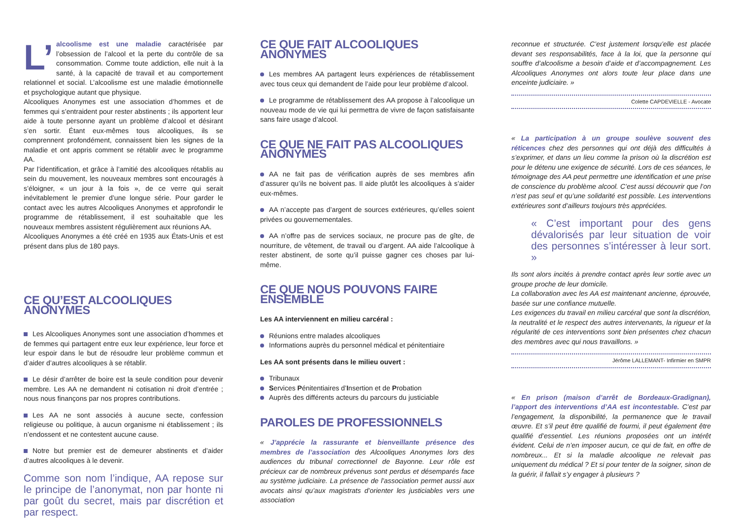L’ alcoolisme est une maladie caractérisée par l’obsession de l’alcool et la perte du contrôle de sa consommation. Comme toute addiction, elle nuit à la santé, à la capacité de travail et au comportement relationnel et social. L’alcoolisme est une maladie émotionnelle et psychologique autant que physique.
Alcooliques Anonymes est une association d’hommes et de femmes qui s’entraident pour rester abstinents ; ils apportent leur aide à toute personne ayant un problème d’alcool et désirant s’en sortir. Étant eux-mêmes tous alcooliques, ils se comprennent profondément, connaissent bien les signes de la maladie et ont appris comment se rétablir avec le programme AA.
Par l’identification, et grâce à l’amitié des alcooliques rétablis au sein du mouvement, les nouveaux membres sont encouragés à s’éloigner, « un jour à la fois », de ce verre qui serait inévitablement le premier d’une longue série. Pour garder le contact avec les autres Alcooliques Anonymes et approfondir le programme de rétablissement, il est souhaitable que les nouveaux membres assistent régulièrement aux réunions AA.
Alcooliques Anonymes a été créé en 1935 aux États-Unis et est présent dans plus de 180 pays.
CE QU’EST ALCOOLIQUES ANONYMES
Les Alcooliques Anonymes sont une association d’hommes et de femmes qui partagent entre eux leur expérience, leur force et leur espoir dans le but de résoudre leur problème commun et d’aider d’autres alcooliques à se rétablir.
Le désir d’arrêter de boire est la seule condition pour devenir membre. Les AA ne demandent ni cotisation ni droit d’entrée ; nous nous finançons par nos propres contributions.
Les AA ne sont associés à aucune secte, confession religieuse ou politique, à aucun organisme ni établissement ; ils n’endossent et ne contestent aucune cause.
Notre but premier est de demeurer abstinents et d’aider d’autres alcooliques à le devenir.
Comme son nom l’indique, AA repose sur le principe de l’anonymat, non par honte ni par goût du secret, mais par discrétion et par respect.
CE QUE FAIT ALCOOLIQUES ANONYMES
Les membres AA partagent leurs expériences de rétablissement avec tous ceux qui demandent de l’aide pour leur problème d’alcool.
Le programme de rétablissement des AA propose à l’alcoolique un nouveau mode de vie qui lui permettra de vivre de façon satisfaisante sans faire usage d’alcool.
CE QUE NE FAIT PAS ALCOOLIQUES ANONYMES
AA ne fait pas de vérification auprès de ses membres afin d’assurer qu’ils ne boivent pas. Il aide plutôt les alcooliques à s’aider eux-mêmes.
AA n’accepte pas d’argent de sources extérieures, qu’elles soient privées ou gouvernementales.
AA n’offre pas de services sociaux, ne procure pas de gîte, de nourriture, de vêtement, de travail ou d’argent. AA aide l’alcoolique à rester abstinent, de sorte qu’il puisse gagner ces choses par lui-même.
CE QUE NOUS POUVONS FAIRE ENSEMBLE
Les AA interviennent en milieu carcéral :
Réunions entre malades alcooliques
Informations auprès du personnel médical et pénitentiaire
Les AA sont présents dans le milieu ouvert :
Tribunaux
Services Pénitentiaires d’Insertion et de Probation
Auprès des différents acteurs du parcours du justiciable
PAROLES DE PROFESSIONNELS
« J’apprécie la rassurante et bienveillante présence des membres de l’association des Alcooliques Anonymes lors des audiences du tribunal correctionnel de Bayonne. Leur rôle est précieux car de nombreux prévenus sont perdus et désemparés face au système judiciaire. La présence de l’association permet aussi aux avocats ainsi qu’aux magistrats d’orienter les justiciables vers une association
reconnue et structurée. C’est justement lorsqu’elle est placée devant ses responsabilités, face à la loi, que la personne qui souffre d’alcoolisme a besoin d’aide et d’accompagnement. Les Alcooliques Anonymes ont alors toute leur place dans une enceinte judiciaire. »
Colette CAPDEVIELLE - Avocate
« La participation à un groupe soulève souvent des réticences chez des personnes qui ont déjà des difficultés à s’exprimer, et dans un lieu comme la prison où la discrétion est pour le détenu une exigence de sécurité. Lors de ces séances, le témoignage des AA peut permettre une identification et une prise de conscience du problème alcool. C’est aussi découvrir que l’on n’est pas seul et qu’une solidarité est possible. Les interventions extérieures sont d’ailleurs toujours très appréciées.
« C’est important pour des gens dévalorisés par leur situation de voir des personnes s’intéresser à leur sort. »
Ils sont alors incités à prendre contact après leur sortie avec un groupe proche de leur domicile.
La collaboration avec les AA est maintenant ancienne, éprouvée, basée sur une confiance mutuelle.
Les exigences du travail en milieu carcéral que sont la discrétion, la neutralité et le respect des autres intervenants, la rigueur et la régularité de ces interventions sont bien présentes chez chacun des membres avec qui nous travaillons. »
Jérôme LALLEMANT- Infirmier en SMPR
« En prison (maison d’arrêt de Bordeaux-Gradignan), l’apport des interventions d’AA est incontestable. C’est par l’engagement, la disponibilité, la permanence que le travail œuvre. Et s’il peut être qualifié de fourmi, il peut également être qualifié d’essentiel. Les réunions proposées ont un intérêt évident. Celui de n’en imposer aucun, ce qui de fait, en offre de nombreux... Et si la maladie alcoolique ne relevait pas uniquement du médical ? Et si pour tenter de la soigner, sinon de la guérir, il fallait s’y engager à plusieurs ?